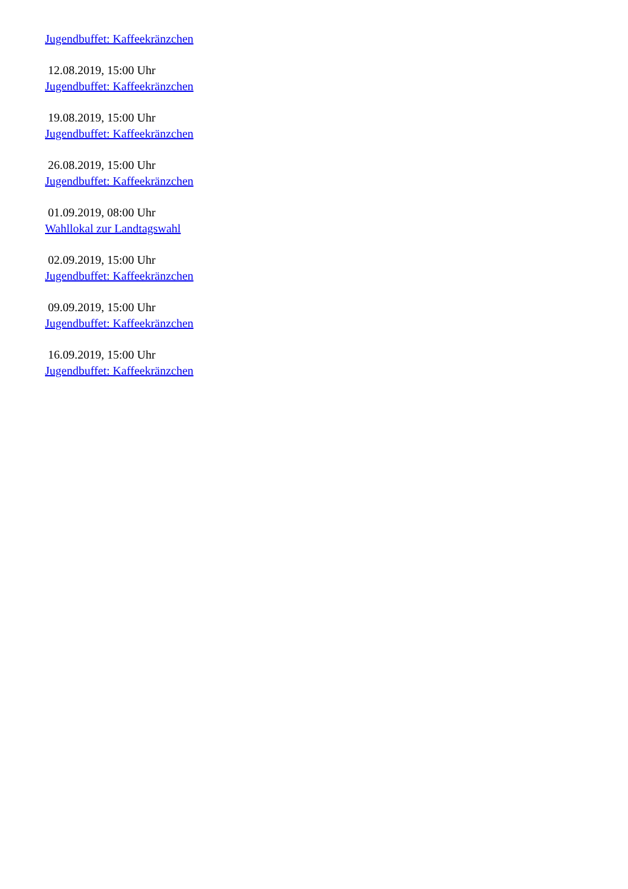Jugendbuffet: Kaffeekränzchen
12.08.2019, 15:00 Uhr
Jugendbuffet: Kaffeekränzchen
19.08.2019, 15:00 Uhr
Jugendbuffet: Kaffeekränzchen
26.08.2019, 15:00 Uhr
Jugendbuffet: Kaffeekränzchen
01.09.2019, 08:00 Uhr
Wahllokal zur Landtagswahl
02.09.2019, 15:00 Uhr
Jugendbuffet: Kaffeekränzchen
09.09.2019, 15:00 Uhr
Jugendbuffet: Kaffeekränzchen
16.09.2019, 15:00 Uhr
Jugendbuffet: Kaffeekränzchen